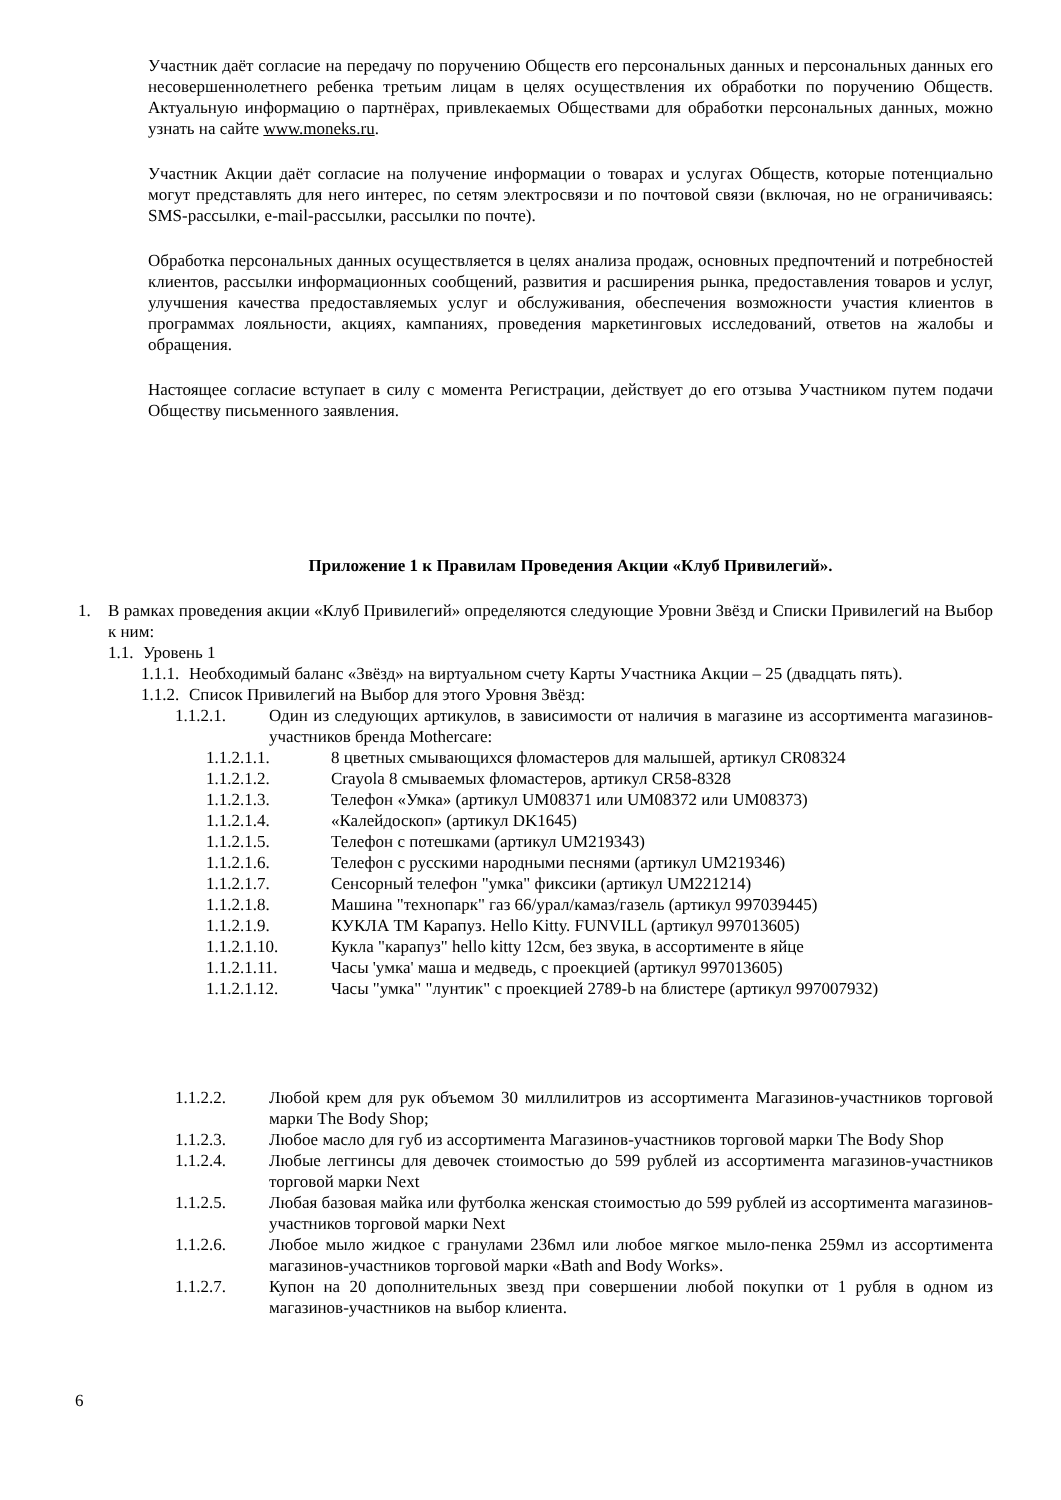Участник даёт согласие на передачу по поручению Обществ его персональных данных и персональных данных его несовершеннолетнего ребенка третьим лицам в целях осуществления их обработки по поручению Обществ. Актуальную информацию о партнёрах, привлекаемых Обществами для обработки персональных данных, можно узнать на сайте www.moneks.ru.
Участник Акции даёт согласие на получение информации о товарах и услугах Обществ, которые потенциально могут представлять для него интерес, по сетям электросвязи и по почтовой связи (включая, но не ограничиваясь: SMS-рассылки, e-mail-рассылки, рассылки по почте).
Обработка персональных данных осуществляется в целях анализа продаж, основных предпочтений и потребностей клиентов, рассылки информационных сообщений, развития и расширения рынка, предоставления товаров и услуг, улучшения качества предоставляемых услуг и обслуживания, обеспечения возможности участия клиентов в программах лояльности, акциях, кампаниях, проведения маркетинговых исследований, ответов на жалобы и обращения.
Настоящее согласие вступает в силу с момента Регистрации, действует до его отзыва Участником путем подачи Обществу письменного заявления.
Приложение 1 к Правилам Проведения Акции «Клуб Привилегий».
1. В рамках проведения акции «Клуб Привилегий» определяются следующие Уровни Звёзд и Списки Привилегий на Выбор к ним:
1.1. Уровень 1
1.1.1. Необходимый баланс «Звёзд» на виртуальном счету Карты Участника Акции – 25 (двадцать пять).
1.1.2. Список Привилегий на Выбор для этого Уровня Звёзд:
1.1.2.1. Один из следующих артикулов, в зависимости от наличия в магазине из ассортимента магазинов-участников бренда Mothercare:
1.1.2.1.1. 8 цветных смывающихся фломастеров для малышей, артикул CR08324
1.1.2.1.2. Crayola 8 смываемых фломастеров, артикул CR58-8328
1.1.2.1.3. Телефон «Умка» (артикул UM08371 или UM08372 или UM08373)
1.1.2.1.4. «Калейдоскоп» (артикул DK1645)
1.1.2.1.5. Телефон с потешками (артикул UM219343)
1.1.2.1.6. Телефон с русскими народными песнями (артикул UM219346)
1.1.2.1.7. Сенсорный телефон "умка" фиксики (артикул UM221214)
1.1.2.1.8. Машина "технопарк" газ 66/урал/камаз/газель (артикул 997039445)
1.1.2.1.9. КУКЛА ТМ Карапуз. Hello Kitty. FUNVILL (артикул 997013605)
1.1.2.1.10. Кукла "карапуз" hello kitty 12см, без звука, в ассортименте в яйце
1.1.2.1.11. Часы 'умка' маша и медведь, с проекцией (артикул 997013605)
1.1.2.1.12. Часы "умка" "лунтик" с проекцией 2789-b на блистере (артикул 997007932)
1.1.2.2. Любой крем для рук объемом 30 миллилитров из ассортимента Магазинов-участников торговой марки The Body Shop;
1.1.2.3. Любое масло для губ из ассортимента Магазинов-участников торговой марки The Body Shop
1.1.2.4. Любые леггинсы для девочек стоимостью до 599 рублей из ассортимента магазинов-участников торговой марки Next
1.1.2.5. Любая базовая майка или футболка женская стоимостью до 599 рублей из ассортимента магазинов-участников торговой марки Next
1.1.2.6. Любое мыло жидкое с гранулами 236мл или любое мягкое мыло-пенка 259мл из ассортимента магазинов-участников торговой марки «Bath and Body Works».
1.1.2.7. Купон на 20 дополнительных звезд при совершении любой покупки от 1 рубля в одном из магазинов-участников на выбор клиента.
6